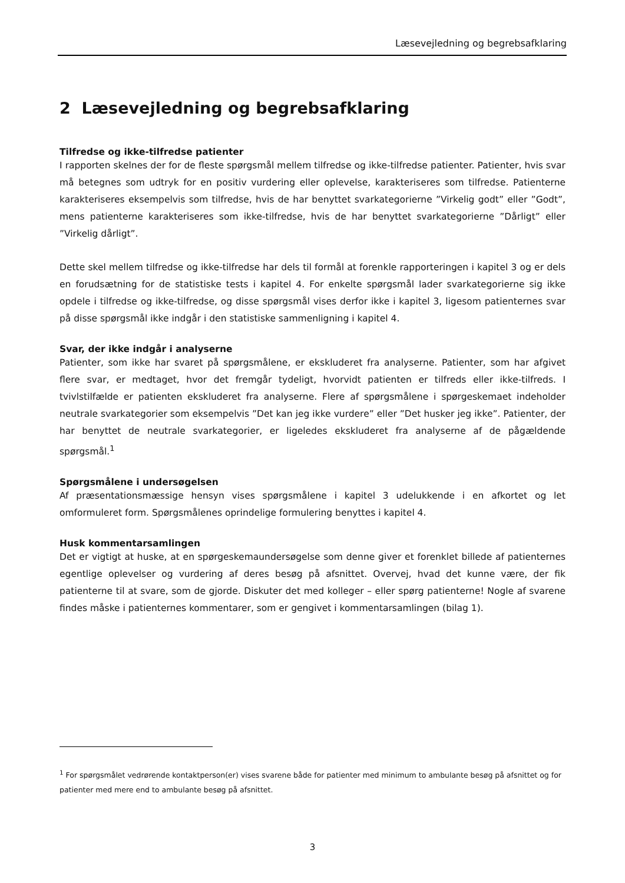Læsevejledning og begrebsafklaring
2 Læsevejledning og begrebsafklaring
Tilfredse og ikke-tilfredse patienter
I rapporten skelnes der for de fleste spørgsmål mellem tilfredse og ikke-tilfredse patienter. Patienter, hvis svar må betegnes som udtryk for en positiv vurdering eller oplevelse, karakteriseres som tilfredse. Patienterne karakteriseres eksempelvis som tilfredse, hvis de har benyttet svarkategorierne ”Virkelig godt” eller ”Godt”, mens patienterne karakteriseres som ikke-tilfredse, hvis de har benyttet svarkategorierne ”Dårligt” eller ”Virkelig dårligt”.
Dette skel mellem tilfredse og ikke-tilfredse har dels til formål at forenkle rapporteringen i kapitel 3 og er dels en forudsætning for de statistiske tests i kapitel 4. For enkelte spørgsmål lader svarkategorierne sig ikke opdele i tilfredse og ikke-tilfredse, og disse spørgsmål vises derfor ikke i kapitel 3, ligesom patienternes svar på disse spørgsmål ikke indgår i den statistiske sammenligning i kapitel 4.
Svar, der ikke indgår i analyserne
Patienter, som ikke har svaret på spørgsmålene, er ekskluderet fra analyserne. Patienter, som har afgivet flere svar, er medtaget, hvor det fremgår tydeligt, hvorvidt patienten er tilfreds eller ikke-tilfreds. I tvivlstilfælde er patienten ekskluderet fra analyserne. Flere af spørgsmålene i spørgeskemaet indeholder neutrale svarkategorier som eksempelvis ”Det kan jeg ikke vurdere” eller ”Det husker jeg ikke”. Patienter, der har benyttet de neutrale svarkategorier, er ligeledes ekskluderet fra analyserne af de pågældende spørgsmål.<sup>1</sup>
Spørgsmålene i undersøgelsen
Af præsentationsmæssige hensyn vises spørgsmålene i kapitel 3 udelukkende i en afkortet og let omformuleret form. Spørgsmålenes oprindelige formulering benyttes i kapitel 4.
Husk kommentarsamlingen
Det er vigtigt at huske, at en spørgeskemaundersøgelse som denne giver et forenklet billede af patienternes egentlige oplevelser og vurdering af deres besøg på afsnittet. Overvej, hvad det kunne være, der fik patienterne til at svare, som de gjorde. Diskuter det med kolleger – eller spørg patienterne! Nogle af svarene findes måske i patienternes kommentarer, som er gengivet i kommentarsamlingen (bilag 1).
<sup>1</sup> For spørgsmålet vedrørende kontaktperson(er) vises svarene både for patienter med minimum to ambulante besøg på afsnittet og for patienter med mere end to ambulante besøg på afsnittet.
3